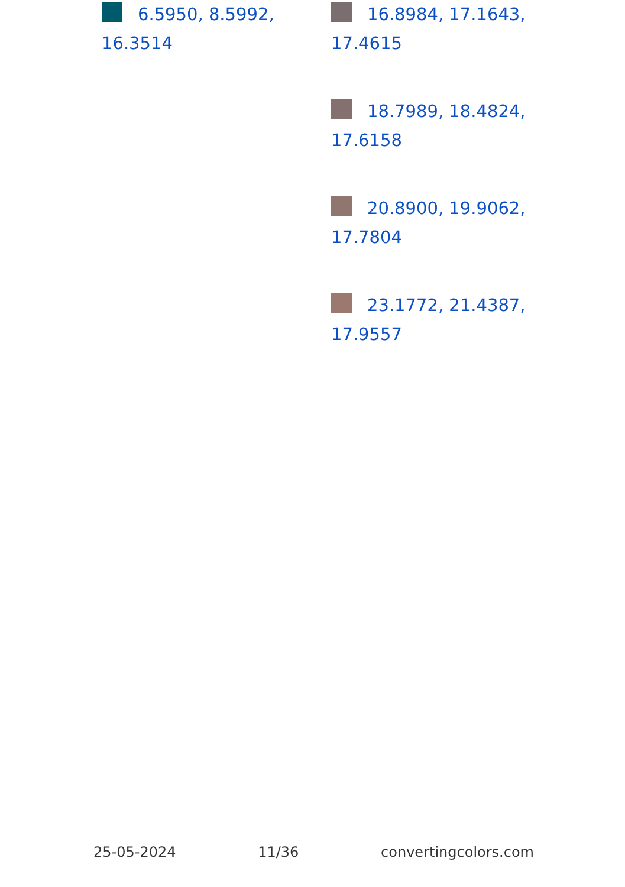6.5950, 8.5992, 16.3514 16.8984, 17.1643, 17.4615
18.7989, 18.4824, 17.6158
20.8900, 19.9062, 17.7804
23.1772, 21.4387, 17.9557
25-05-2024 11/36 convertingcolors.com